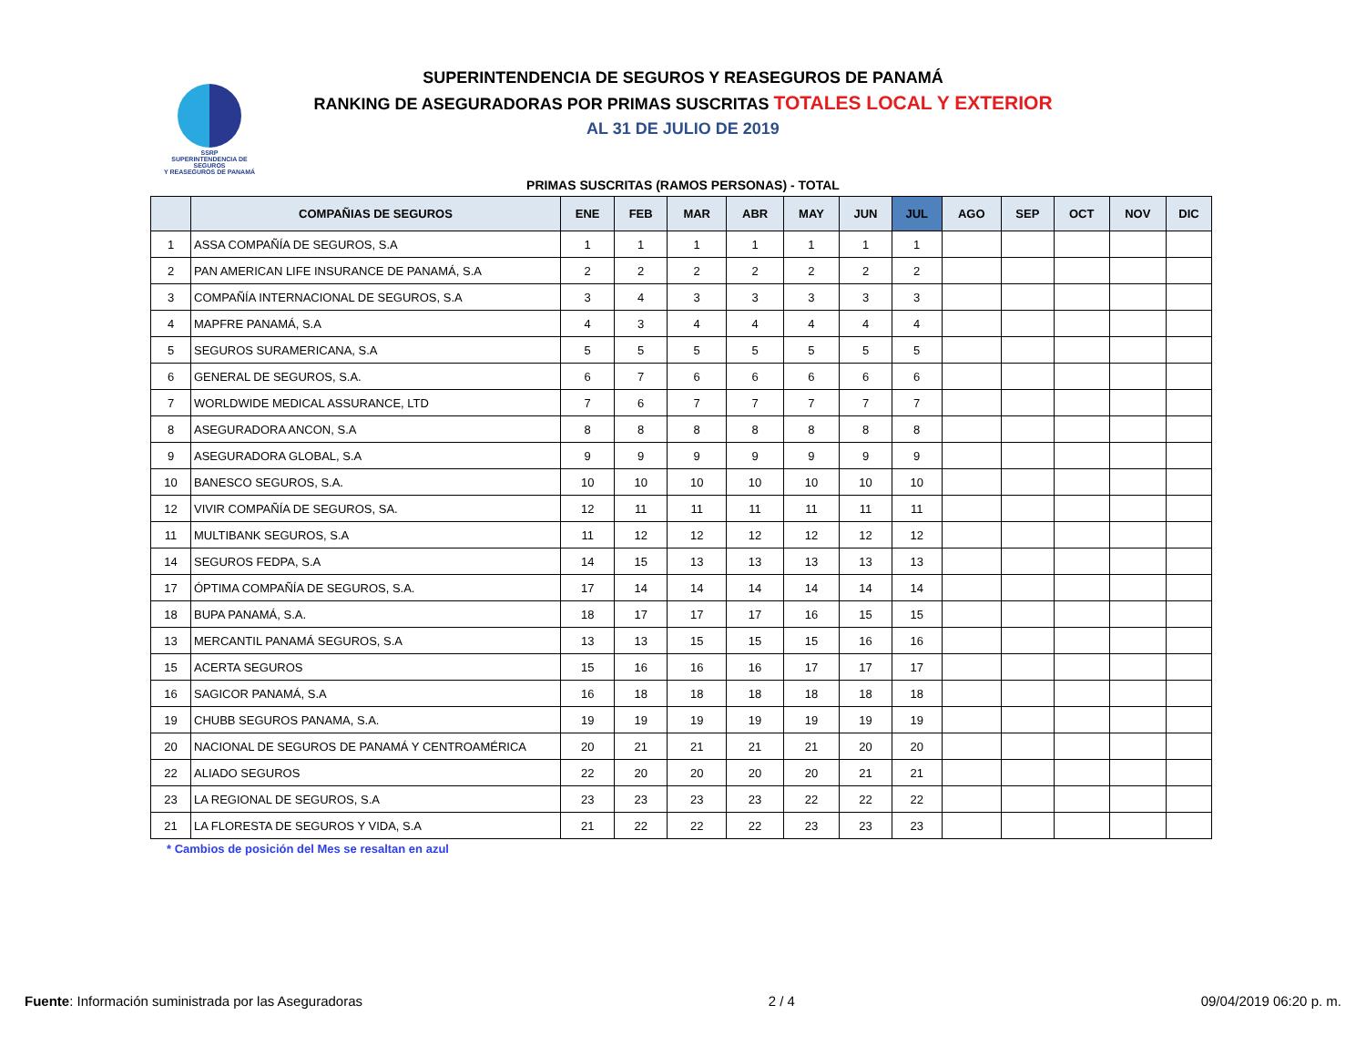SSRP
SUPERINTENDENCIA DE SEGUROS
Y REASEGUROS DE PANAMÁ
SUPERINTENDENCIA DE SEGUROS Y REASEGUROS DE PANAMÁ
RANKING DE ASEGURADORAS POR PRIMAS SUSCRITAS TOTALES LOCAL Y EXTERIOR
AL 31 DE JULIO DE 2019
PRIMAS SUSCRITAS (RAMOS PERSONAS) - TOTAL
| | COMPAÑIAS DE SEGUROS | ENE | FEB | MAR | ABR | MAY | JUN | JUL | AGO | SEP | OCT | NOV | DIC |
| --- | --- | --- | --- | --- | --- | --- | --- | --- | --- | --- | --- | --- | --- |
| 1 | ASSA COMPAÑÍA DE SEGUROS, S.A | 1 | 1 | 1 | 1 | 1 | 1 | 1 | | | | | |
| 2 | PAN AMERICAN LIFE INSURANCE DE PANAMÁ, S.A | 2 | 2 | 2 | 2 | 2 | 2 | 2 | | | | | |
| 3 | COMPAÑÍA INTERNACIONAL DE SEGUROS, S.A | 3 | 4 | 3 | 3 | 3 | 3 | 3 | | | | | |
| 4 | MAPFRE PANAMÁ, S.A | 4 | 3 | 4 | 4 | 4 | 4 | 4 | | | | | |
| 5 | SEGUROS SURAMERICANA, S.A | 5 | 5 | 5 | 5 | 5 | 5 | 5 | | | | | |
| 6 | GENERAL DE SEGUROS, S.A. | 6 | 7 | 6 | 6 | 6 | 6 | 6 | | | | | |
| 7 | WORLDWIDE MEDICAL ASSURANCE, LTD | 7 | 6 | 7 | 7 | 7 | 7 | 7 | | | | | |
| 8 | ASEGURADORA ANCON, S.A | 8 | 8 | 8 | 8 | 8 | 8 | 8 | | | | | |
| 9 | ASEGURADORA GLOBAL, S.A | 9 | 9 | 9 | 9 | 9 | 9 | 9 | | | | | |
| 10 | BANESCO SEGUROS, S.A. | 10 | 10 | 10 | 10 | 10 | 10 | 10 | | | | | |
| 12 | VIVIR COMPAÑÍA DE SEGUROS, SA. | 12 | 11 | 11 | 11 | 11 | 11 | 11 | | | | | |
| 11 | MULTIBANK SEGUROS, S.A | 11 | 12 | 12 | 12 | 12 | 12 | 12 | | | | | |
| 14 | SEGUROS FEDPA, S.A | 14 | 15 | 13 | 13 | 13 | 13 | 13 | | | | | |
| 17 | ÓPTIMA COMPAÑÍA DE SEGUROS, S.A. | 17 | 14 | 14 | 14 | 14 | 14 | 14 | | | | | |
| 18 | BUPA PANAMÁ, S.A. | 18 | 17 | 17 | 17 | 16 | 15 | 15 | | | | | |
| 13 | MERCANTIL PANAMÁ SEGUROS, S.A | 13 | 13 | 15 | 15 | 15 | 16 | 16 | | | | | |
| 15 | ACERTA SEGUROS | 15 | 16 | 16 | 16 | 17 | 17 | 17 | | | | | |
| 16 | SAGICOR PANAMÁ, S.A | 16 | 18 | 18 | 18 | 18 | 18 | 18 | | | | | |
| 19 | CHUBB SEGUROS PANAMA, S.A. | 19 | 19 | 19 | 19 | 19 | 19 | 19 | | | | | |
| 20 | NACIONAL DE SEGUROS DE PANAMÁ Y CENTROAMÉRICA | 20 | 21 | 21 | 21 | 21 | 20 | 20 | | | | | |
| 22 | ALIADO SEGUROS | 22 | 20 | 20 | 20 | 20 | 21 | 21 | | | | | |
| 23 | LA REGIONAL DE SEGUROS, S.A | 23 | 23 | 23 | 23 | 22 | 22 | 22 | | | | | |
| 21 | LA FLORESTA DE SEGUROS Y VIDA, S.A | 21 | 22 | 22 | 22 | 23 | 23 | 23 | | | | | |
* Cambios de posición del Mes se resaltan en azul
Fuente: Información suministrada por las Aseguradoras 2 / 4 09/04/2019 06:20 p. m.